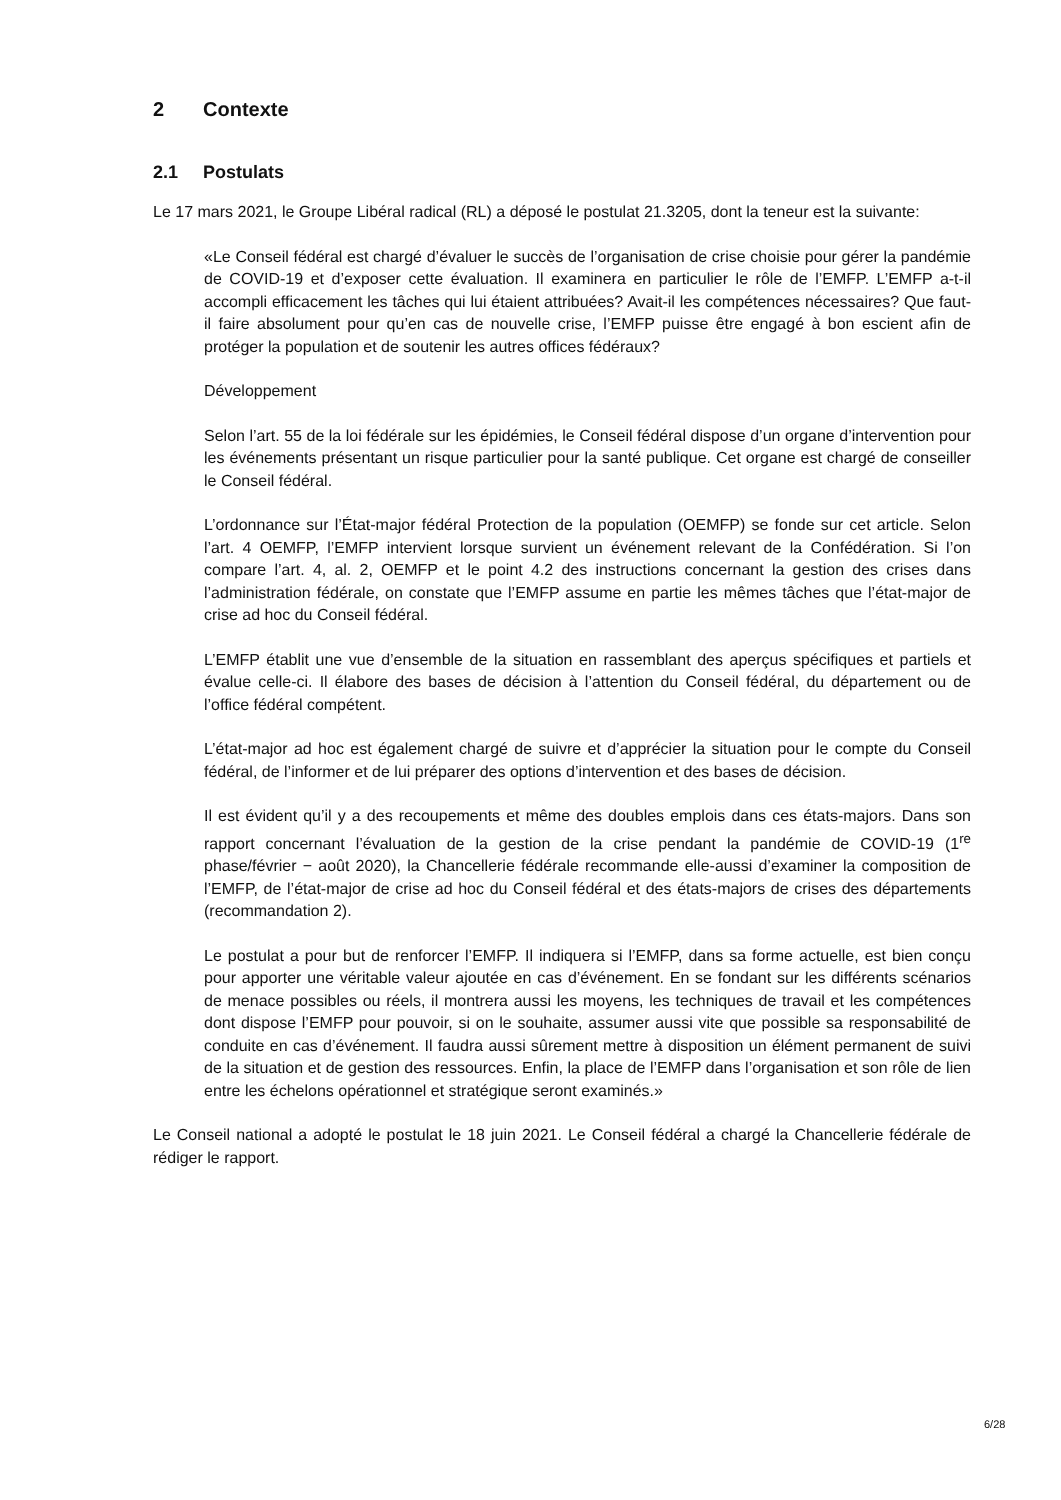2 Contexte
2.1 Postulats
Le 17 mars 2021, le Groupe Libéral radical (RL) a déposé le postulat 21.3205, dont la teneur est la suivante:
«Le Conseil fédéral est chargé d’évaluer le succès de l’organisation de crise choisie pour gérer la pandémie de COVID-19 et d’exposer cette évaluation. Il examinera en particulier le rôle de l’EMFP. L’EMFP a-t-il accompli efficacement les tâches qui lui étaient attribuées? Avait-il les compétences nécessaires? Que faut-il faire absolument pour qu’en cas de nouvelle crise, l’EMFP puisse être engagé à bon escient afin de protéger la population et de soutenir les autres offices fédéraux?
Développement
Selon l’art. 55 de la loi fédérale sur les épidémies, le Conseil fédéral dispose d’un organe d’intervention pour les événements présentant un risque particulier pour la santé publique. Cet organe est chargé de conseiller le Conseil fédéral.
L’ordonnance sur l’État-major fédéral Protection de la population (OEMFP) se fonde sur cet article. Selon l’art. 4 OEMFP, l’EMFP intervient lorsque survient un événement relevant de la Confédération. Si l’on compare l’art. 4, al. 2, OEMFP et le point 4.2 des instructions concernant la gestion des crises dans l’administration fédérale, on constate que l’EMFP assume en partie les mêmes tâches que l’état-major de crise ad hoc du Conseil fédéral.
L’EMFP établit une vue d’ensemble de la situation en rassemblant des aperçus spécifiques et partiels et évalue celle-ci. Il élabore des bases de décision à l’attention du Conseil fédéral, du département ou de l’office fédéral compétent.
L’état-major ad hoc est également chargé de suivre et d’apprécier la situation pour le compte du Conseil fédéral, de l’informer et de lui préparer des options d’intervention et des bases de décision.
Il est évident qu’il y a des recoupements et même des doubles emplois dans ces états-majors. Dans son rapport concernant l’évaluation de la gestion de la crise pendant la pandémie de COVID-19 (1<sup>re</sup> phase/février − août 2020), la Chancellerie fédérale recommande elle-aussi d’examiner la composition de l’EMFP, de l’état-major de crise ad hoc du Conseil fédéral et des états-majors de crises des départements (recommandation 2).
Le postulat a pour but de renforcer l’EMFP. Il indiquera si l’EMFP, dans sa forme actuelle, est bien conçu pour apporter une véritable valeur ajoutée en cas d’événement. En se fondant sur les différents scénarios de menace possibles ou réels, il montrera aussi les moyens, les techniques de travail et les compétences dont dispose l’EMFP pour pouvoir, si on le souhaite, assumer aussi vite que possible sa responsabilité de conduite en cas d’événement. Il faudra aussi sûrement mettre à disposition un élément permanent de suivi de la situation et de gestion des ressources. Enfin, la place de l’EMFP dans l’organisation et son rôle de lien entre les échelons opérationnel et stratégique seront examinés.»
Le Conseil national a adopté le postulat le 18 juin 2021. Le Conseil fédéral a chargé la Chancellerie fédérale de rédiger le rapport.
6/28